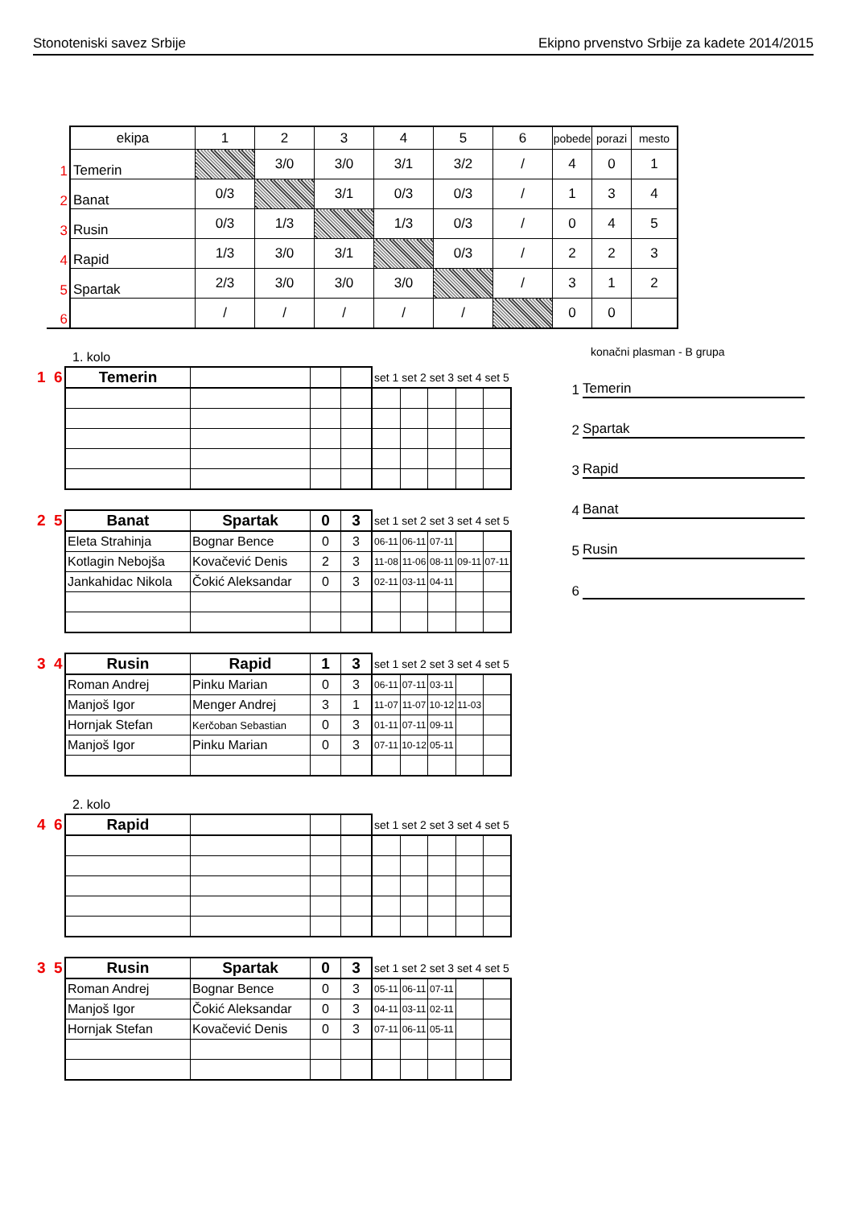Stonoteniski savez Srbije Ekipno prvenstvo Srbije za kadete 2014/2015
| | ekipa | 1 | 2 | 3 | 4 | 5 | 6 | pobede | porazi | mesto |
| 1 | Temerin | | 3/0 | 3/0 | 3/1 | 3/2 | / | 4 | 0 | 1 |
| 2 | Banat | 0/3 | | 3/1 | 0/3 | 0/3 | / | 1 | 3 | 4 |
| 3 | Rusin | 0/3 | 1/3 | | 1/3 | 0/3 | / | 0 | 4 | 5 |
| 4 | Rapid | 1/3 | 3/0 | 3/1 | | 0/3 | / | 2 | 2 | 3 |
| 5 | Spartak | 2/3 | 3/0 | 3/0 | 3/0 | | / | 3 | 1 | 2 |
| 6 | | / | / | / | / | / | | 0 | 0 | |
1. kolo
| 1 6 | Temerin | | | | set 1 | set 2 | set 3 | set 4 | set 5 |
| 2 5 | Banat | Spartak | 0 | 3 | set 1 | set 2 | set 3 | set 4 | set 5 |
| | Eleta Strahinja | Bognar Bence | 0 | 3 | 06-11 | 06-11 | 07-11 | | |
| | Kotlagin Nebojša | Kovačević Denis | 2 | 3 | 11-08 | 11-06 | 08-11 | 09-11 | 07-11 |
| | Jankahidac Nikola | Čokić Aleksandar | 0 | 3 | 02-11 | 03-11 | 04-11 | | |
| 3 4 | Rusin | Rapid | 1 | 3 | set 1 | set 2 | set 3 | set 4 | set 5 |
| | Roman Andrej | Pinku Marian | 0 | 3 | 06-11 | 07-11 | 03-11 | | |
| | Manjoš Igor | Menger Andrej | 3 | 1 | 11-07 | 11-07 | 10-12 | 11-03 | |
| | Hornjak Stefan | Kerčoban Sebastian | 0 | 3 | 01-11 | 07-11 | 09-11 | | |
| | Manjoš Igor | Pinku Marian | 0 | 3 | 07-11 | 10-12 | 05-11 | | |
konačni plasman - B grupa
1 Temerin
2 Spartak
3 Rapid
4 Banat
5 Rusin
6
2. kolo
| 4 6 | Rapid | | | | set 1 | set 2 | set 3 | set 4 | set 5 |
| 3 5 | Rusin | Spartak | 0 | 3 | set 1 | set 2 | set 3 | set 4 | set 5 |
| | Roman Andrej | Bognar Bence | 0 | 3 | 05-11 | 06-11 | 07-11 | | |
| | Manjoš Igor | Čokić Aleksandar | 0 | 3 | 04-11 | 03-11 | 02-11 | | |
| | Hornjak Stefan | Kovačević Denis | 0 | 3 | 07-11 | 06-11 | 05-11 | | |